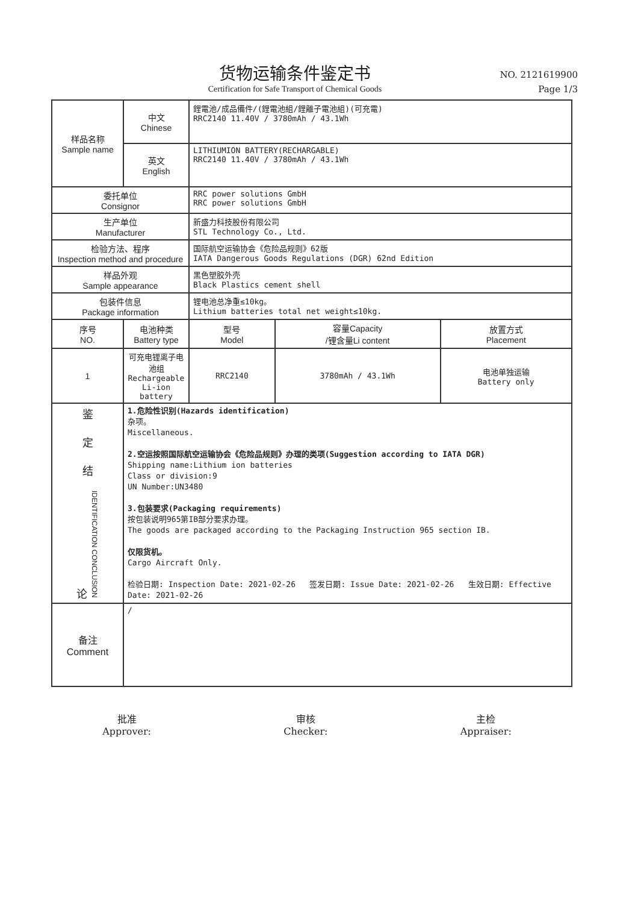货物运输条件鉴定书
Certification for Safe Transport of Chemical Goods
NO. 2121619900
Page 1/3
| 样品名称 Sample name | 中文 Chinese | 鋰電池/成品備件/(鋰電池組/鋰離子電池組)(可充電) RRC2140 11.40V / 3780mAh / 43.1Wh | | |
| | 英文 English | LITHIUMION BATTERY(RECHARGABLE) RRC2140 11.40V / 3780mAh / 43.1Wh | | |
| 委托单位 Consignor | | RRC power solutions GmbH RRC power solutions GmbH | | |
| 生产单位 Manufacturer | | 新盛力科技股份有限公司 STL Technology Co., Ltd. | | |
| 检验方法、程序 Inspection method and procedure | | 国际航空运输协会《危险品规则》62版 IATA Dangerous Goods Regulations (DGR) 62nd Edition | | |
| 样品外观 Sample appearance | | 黑色塑胶外壳 Black Plastics cement shell | | |
| 包装件信息 Package information | | 锂电池总净重≤10kg。 Lithium batteries total net weight≤10kg. | | |
| 序号 NO. | 电池种类 Battery type | 型号 Model | 容量Capacity /锂含量Li content | 放置方式 Placement |
| 1 | 可充电锂离子电池组 Rechargeable Li-ion battery | RRC2140 | 3780mAh / 43.1Wh | 电池单独运输 Battery only |
| 鉴 定 结 论 IDENTIFICATION CONCLUSION | 1.危险性识别(Hazards identification) 杂项。 Miscellaneous. 2.空运按照国际航空运输协会《危险品规则》办理的类项(Suggestion according to IATA DGR) Shipping name:Lithium ion batteries Class or division:9 UN Number:UN3480 3.包装要求(Packaging requirements) 按包装说明965第IB部分要求办理。 The goods are packaged according to the Packaging Instruction 965 section IB. 仅限货机。 Cargo Aircraft Only. 检验日期: Inspection Date: 2021-02-26 签发日期: Issue Date: 2021-02-26 生效日期: Effective Date: 2021-02-26 | | | |
| 备注 Comment | / | | | |
批准
Approver:
审核
Checker:
主检
Appraiser: